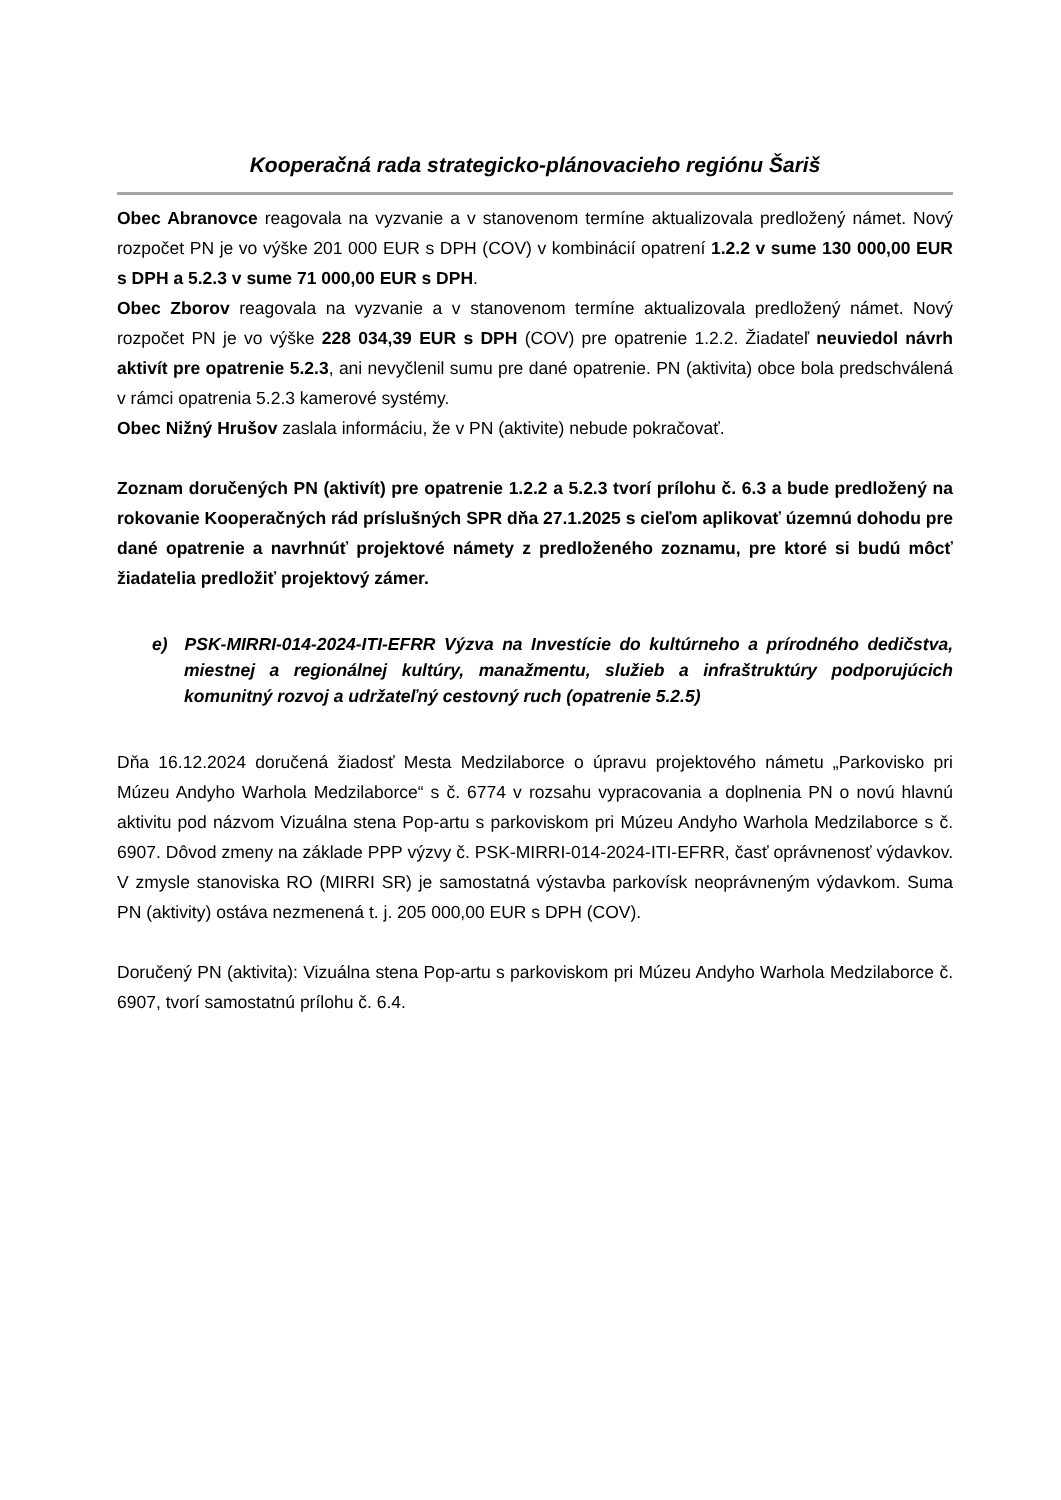Kooperačná rada strategicko-plánovacieho regiónu Šariš
Obec Abranovce reagovala na vyzvanie a v stanovenom termíne aktualizovala predložený námet. Nový rozpočet PN je vo výške 201 000 EUR s DPH (COV) v kombinácií opatrení 1.2.2 v sume 130 000,00 EUR s DPH a 5.2.3 v sume 71 000,00 EUR s DPH.
Obec Zborov reagovala na vyzvanie a v stanovenom termíne aktualizovala predložený námet. Nový rozpočet PN je vo výške 228 034,39 EUR s DPH (COV) pre opatrenie 1.2.2. Žiadateľ neuviedol návrh aktivít pre opatrenie 5.2.3, ani nevyčlenil sumu pre dané opatrenie. PN (aktivita) obce bola predschválená v rámci opatrenia 5.2.3 kamerové systémy.
Obec Nižný Hrušov zaslala informáciu, že v PN (aktivite) nebude pokračovať.
Zoznam doručených PN (aktivít) pre opatrenie 1.2.2 a 5.2.3 tvorí prílohu č. 6.3 a bude predložený na rokovanie Kooperačných rád príslušných SPR dňa 27.1.2025 s cieľom aplikovať územnú dohodu pre dané opatrenie a navrhnúť projektové námety z predloženého zoznamu, pre ktoré si budú môcť žiadatelia predložiť projektový zámer.
e) PSK-MIRRI-014-2024-ITI-EFRR Výzva na Investície do kultúrneho a prírodného dedičstva, miestnej a regionálnej kultúry, manažmentu, služieb a infraštruktúry podporujúcich komunitný rozvoj a udržateľný cestovný ruch (opatrenie 5.2.5)
Dňa 16.12.2024 doručená žiadosť Mesta Medzilaborce o úpravu projektového námetu „Parkovisko pri Múzeu Andyho Warhola Medzilaborce“ s č. 6774 v rozsahu vypracovania a doplnenia PN o novú hlavnú aktivitu pod názvom Vizuálna stena Pop-artu s parkoviskom pri Múzeu Andyho Warhola Medzilaborce s č. 6907. Dôvod zmeny na základe PPP výzvy č. PSK-MIRRI-014-2024-ITI-EFRR, časť oprávnenosť výdavkov. V zmysle stanoviska RO (MIRRI SR) je samostatná výstavba parkovísk neoprávneným výdavkom. Suma PN (aktivity) ostáva nezmenená t. j. 205 000,00 EUR s DPH (COV).
Doručený PN (aktivita): Vizuálna stena Pop-artu s parkoviskom pri Múzeu Andyho Warhola Medzilaborce č. 6907, tvorí samostatnú prílohu č. 6.4.